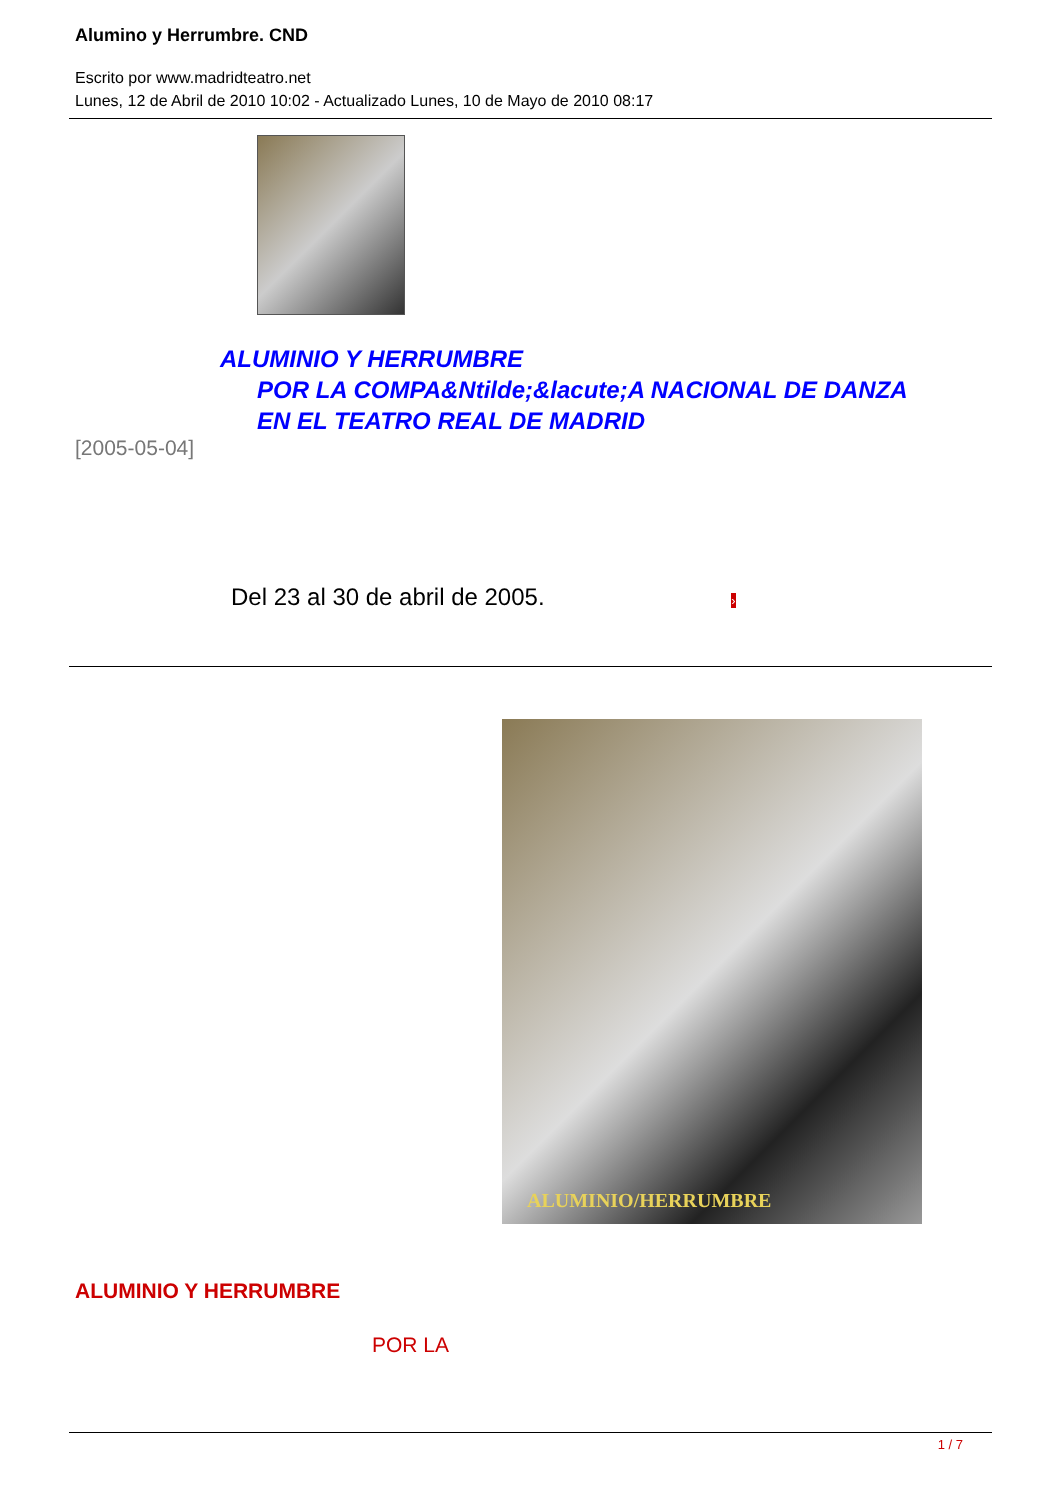Alumino y Herrumbre. CND
Escrito por www.madridteatro.net
Lunes, 12 de Abril de 2010 10:02 - Actualizado Lunes, 10 de Mayo de 2010 08:17
ALUMINIO Y HERRUMBRE
POR LA COMPA&Ntilde;&lacute;A NACIONAL DE DANZA
EN EL TEATRO REAL DE MADRID
[2005-05-04]
Del 23 al 30 de abril de 2005. ›
ALUMINIO/HERRUMBRE
ALUMINIO Y HERRUMBRE
POR LA
1 / 7